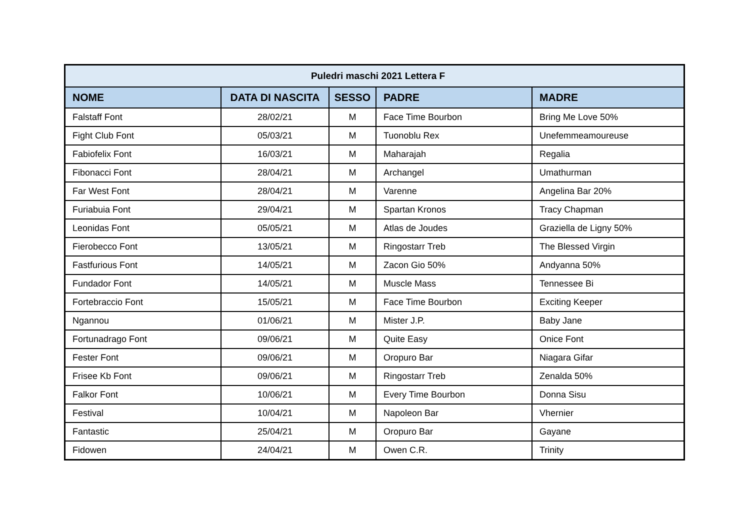| Puledri maschi 2021 Lettera F | | | | |
| NOME | DATA DI NASCITA | SESSO | PADRE | MADRE |
| Falstaff Font | 28/02/21 | M | Face Time Bourbon | Bring Me Love 50% |
| Fight Club Font | 05/03/21 | M | Tuonoblu Rex | Unefemmeamoureuse |
| Fabiofelix Font | 16/03/21 | M | Maharajah | Regalia |
| Fibonacci Font | 28/04/21 | M | Archangel | Umathurman |
| Far West Font | 28/04/21 | M | Varenne | Angelina Bar 20% |
| Furiabuia Font | 29/04/21 | M | Spartan Kronos | Tracy Chapman |
| Leonidas Font | 05/05/21 | M | Atlas de Joudes | Graziella de Ligny 50% |
| Fierobecco Font | 13/05/21 | M | Ringostarr Treb | The Blessed Virgin |
| Fastfurious Font | 14/05/21 | M | Zacon Gio 50% | Andyanna 50% |
| Fundador Font | 14/05/21 | M | Muscle Mass | Tennessee Bi |
| Fortebraccio Font | 15/05/21 | M | Face Time Bourbon | Exciting Keeper |
| Ngannou | 01/06/21 | M | Mister J.P. | Baby Jane |
| Fortunadrago Font | 09/06/21 | M | Quite Easy | Onice Font |
| Fester Font | 09/06/21 | M | Oropuro Bar | Niagara Gifar |
| Frisee Kb Font | 09/06/21 | M | Ringostarr Treb | Zenalda 50% |
| Falkor Font | 10/06/21 | M | Every Time Bourbon | Donna Sisu |
| Festival | 10/04/21 | M | Napoleon Bar | Vhernier |
| Fantastic | 25/04/21 | M | Oropuro Bar | Gayane |
| Fidowen | 24/04/21 | M | Owen C.R. | Trinity |